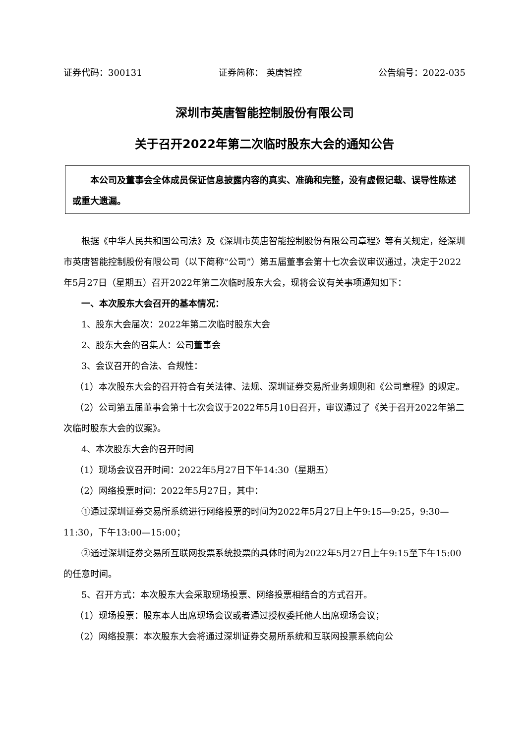证券代码：300131 证券简称： 英唐智控 公告编号：2022-035
深圳市英唐智能控制股份有限公司
关于召开2022年第二次临时股东大会的通知公告
本公司及董事会全体成员保证信息披露内容的真实、准确和完整，没有虚假记载、误导性陈述或重大遗漏。
根据《中华人民共和国公司法》及《深圳市英唐智能控制股份有限公司章程》等有关规定，经深圳市英唐智能控制股份有限公司（以下简称“公司”）第五届董事会第十七次会议审议通过，决定于2022年5月27日（星期五）召开2022年第二次临时股东大会，现将会议有关事项通知如下：
一、本次股东大会召开的基本情况：
1、股东大会届次：2022年第二次临时股东大会
2、股东大会的召集人：公司董事会
3、会议召开的合法、合规性：
（1）本次股东大会的召开符合有关法律、法规、深圳证券交易所业务规则和《公司章程》的规定。
（2）公司第五届董事会第十七次会议于2022年5月10日召开，审议通过了《关于召开2022年第二次临时股东大会的议案》。
4、本次股东大会的召开时间
（1）现场会议召开时间：2022年5月27日下午14:30（星期五）
（2）网络投票时间：2022年5月27日，其中：
①通过深圳证券交易所系统进行网络投票的时间为2022年5月27日上午9:15—9:25，9:30—11:30，下午13:00—15:00；
②通过深圳证券交易所互联网投票系统投票的具体时间为2022年5月27日上午9:15至下午15:00的任意时间。
5、召开方式：本次股东大会采取现场投票、网络投票相结合的方式召开。
（1）现场投票：股东本人出席现场会议或者通过授权委托他人出席现场会议；
（2）网络投票：本次股东大会将通过深圳证券交易所系统和互联网投票系统向公